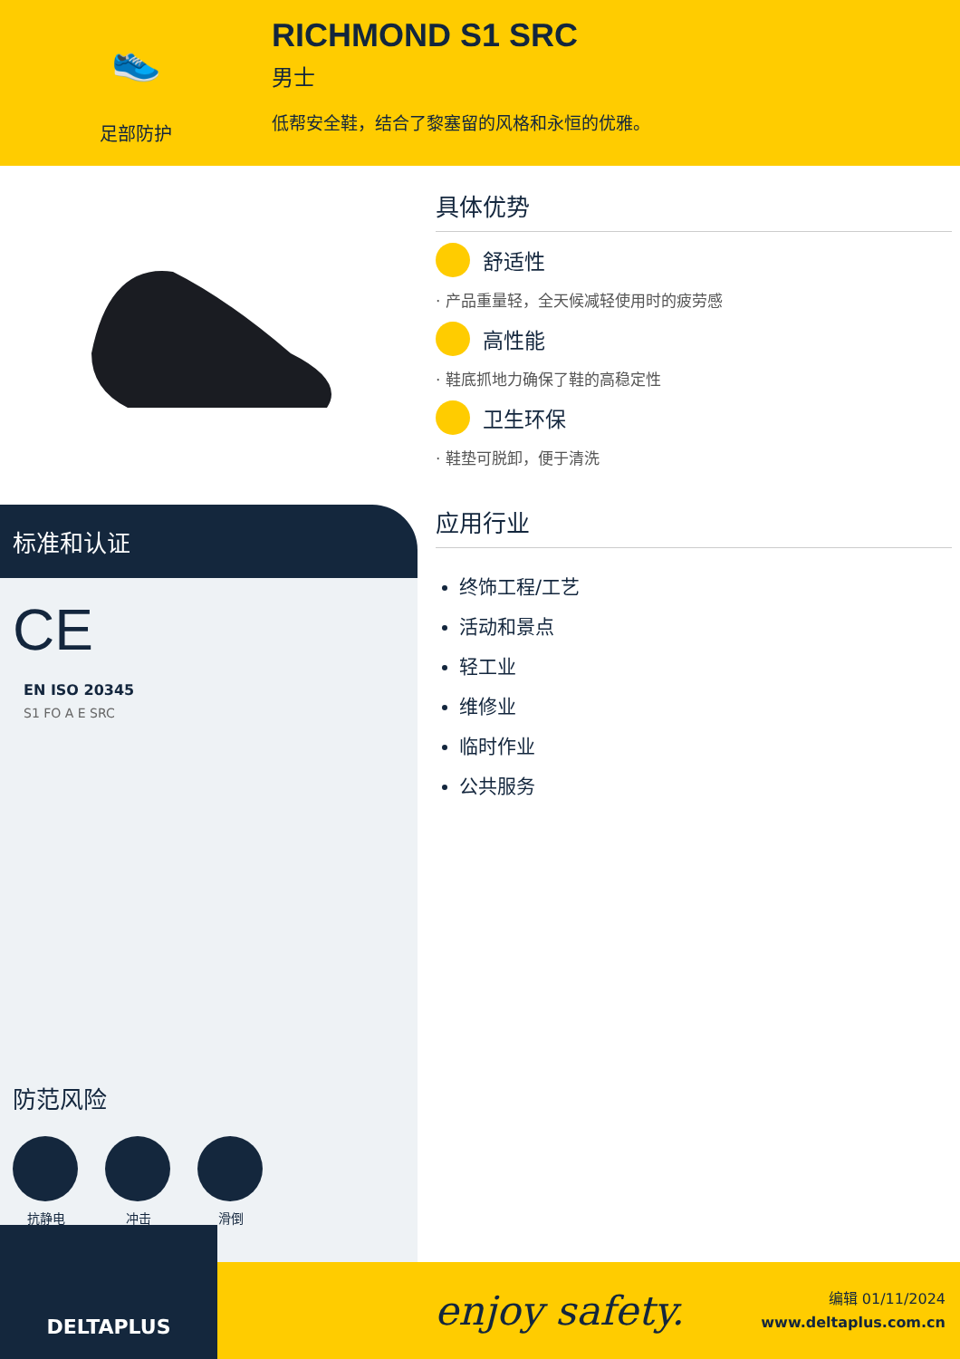👟
足部防护
RICHMOND S1 SRC
男士
低帮安全鞋，结合了黎塞留的风格和永恒的优雅。
标准和认证
CE
EN ISO 20345
S1 FO A E SRC
防范风险
抗静电 冲击 滑倒
具体优势
舒适性
· 产品重量轻，全天候减轻使用时的疲劳感
高性能
· 鞋底抓地力确保了鞋的高稳定性
卫生环保
· 鞋垫可脱卸，便于清洗
应用行业
终饰工程/工艺
活动和景点
轻工业
维修业
临时作业
公共服务
enjoy safety.
编辑 01/11/2024
www.deltaplus.com.cn
DELTAPLUS